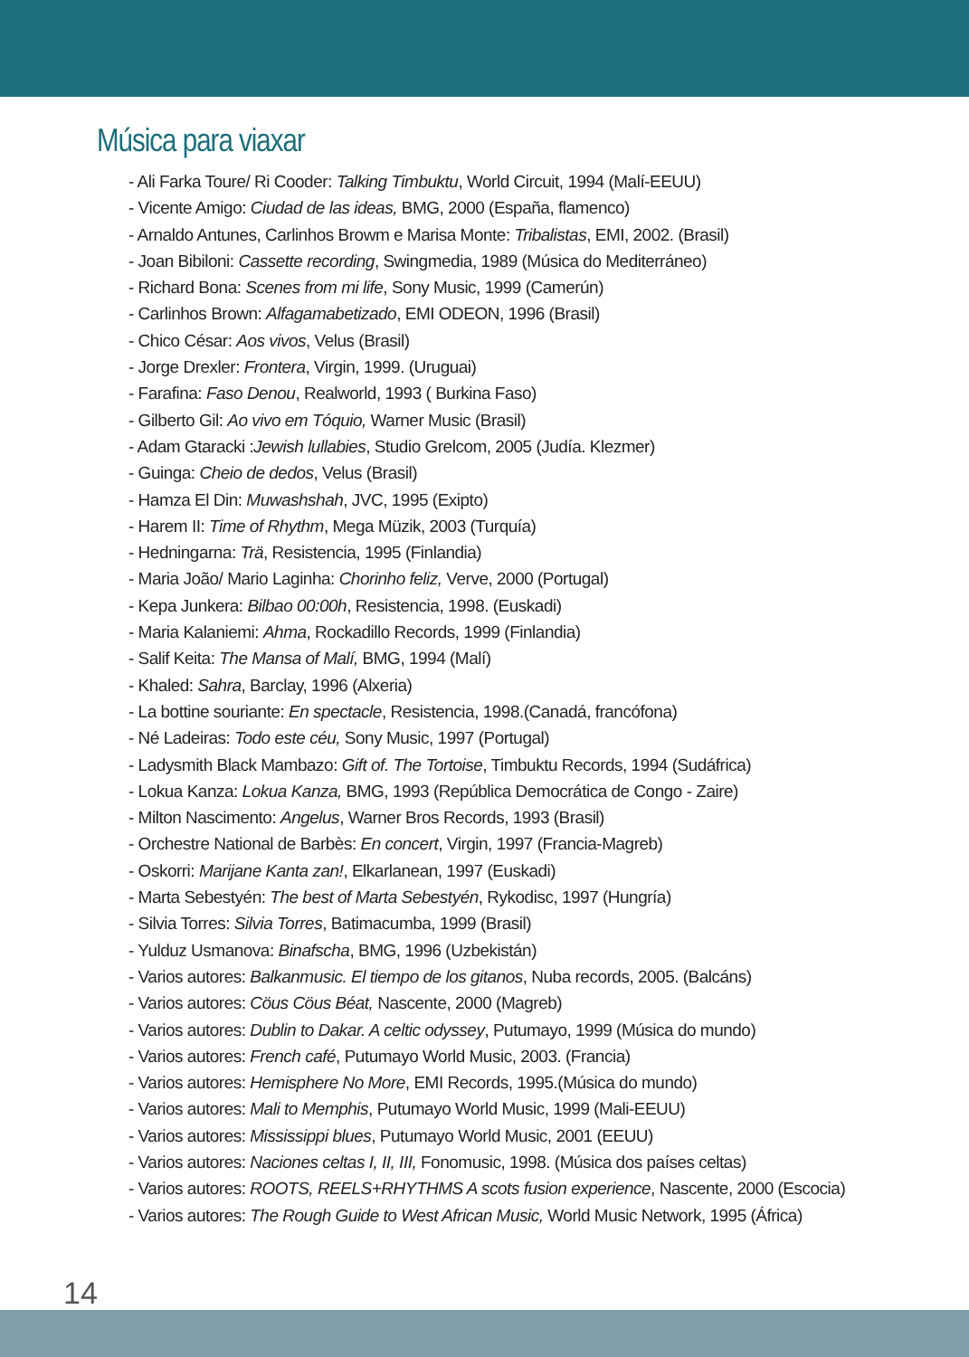Música para viaxar
- Ali Farka Toure/ Ri Cooder: Talking Timbuktu, World Circuit, 1994 (Malí-EEUU)
- Vicente Amigo: Ciudad de las ideas, BMG, 2000 (España, flamenco)
- Arnaldo Antunes, Carlinhos Browm e Marisa Monte: Tribalistas, EMI, 2002. (Brasil)
- Joan Bibiloni: Cassette recording, Swingmedia, 1989 (Música do Mediterráneo)
- Richard Bona: Scenes from mi life, Sony Music, 1999 (Camerún)
- Carlinhos Brown: Alfagamabetizado, EMI ODEON, 1996 (Brasil)
- Chico César: Aos vivos, Velus (Brasil)
- Jorge Drexler: Frontera, Virgin, 1999. (Uruguai)
- Farafina: Faso Denou, Realworld, 1993 ( Burkina Faso)
- Gilberto Gil: Ao vivo em Tóquio, Warner Music (Brasil)
- Adam Gtaracki :Jewish lullabies, Studio Grelcom, 2005 (Judía. Klezmer)
- Guinga: Cheio de dedos, Velus (Brasil)
- Hamza El Din: Muwashshah, JVC, 1995 (Exipto)
- Harem II: Time of Rhythm, Mega Müzik, 2003 (Turquía)
- Hedningarna: Trä, Resistencia, 1995 (Finlandia)
- Maria João/ Mario Laginha: Chorinho feliz, Verve, 2000 (Portugal)
- Kepa Junkera: Bilbao 00:00h, Resistencia, 1998. (Euskadi)
- Maria Kalaniemi: Ahma, Rockadillo Records, 1999 (Finlandia)
- Salif Keita: The Mansa of Malí, BMG, 1994 (Malí)
- Khaled: Sahra, Barclay, 1996 (Alxeria)
- La bottine souriante: En spectacle, Resistencia, 1998.(Canadá, francófona)
- Né Ladeiras: Todo este céu, Sony Music, 1997 (Portugal)
- Ladysmith Black Mambazo: Gift of. The Tortoise, Timbuktu Records, 1994 (Sudáfrica)
- Lokua Kanza: Lokua Kanza, BMG, 1993 (República Democrática de Congo - Zaire)
- Milton Nascimento: Angelus, Warner Bros Records, 1993 (Brasil)
- Orchestre National de Barbès: En concert, Virgin, 1997 (Francia-Magreb)
- Oskorri: Marijane Kanta zan!, Elkarlanean, 1997 (Euskadi)
- Marta Sebestyén: The best of Marta Sebestyén, Rykodisc, 1997 (Hungría)
- Silvia Torres: Silvia Torres, Batimacumba, 1999 (Brasil)
- Yulduz Usmanova: Binafscha, BMG, 1996 (Uzbekistán)
- Varios autores: Balkanmusic. El tiempo de los gitanos, Nuba records, 2005. (Balcáns)
- Varios autores: Cöus Cöus Béat, Nascente, 2000 (Magreb)
- Varios autores: Dublin to Dakar. A celtic odyssey, Putumayo, 1999 (Música do mundo)
- Varios autores: French café, Putumayo World Music, 2003. (Francia)
- Varios autores: Hemisphere No More, EMI Records, 1995.(Música do mundo)
- Varios autores: Mali to Memphis, Putumayo World Music, 1999 (Mali-EEUU)
- Varios autores: Mississippi blues, Putumayo World Music, 2001 (EEUU)
- Varios autores: Naciones celtas I, II, III, Fonomusic, 1998. (Música dos países celtas)
- Varios autores: ROOTS, REELS+RHYTHMS A scots fusion experience, Nascente, 2000 (Escocia)
- Varios autores: The Rough Guide to West African Music, World Music Network, 1995 (África)
14